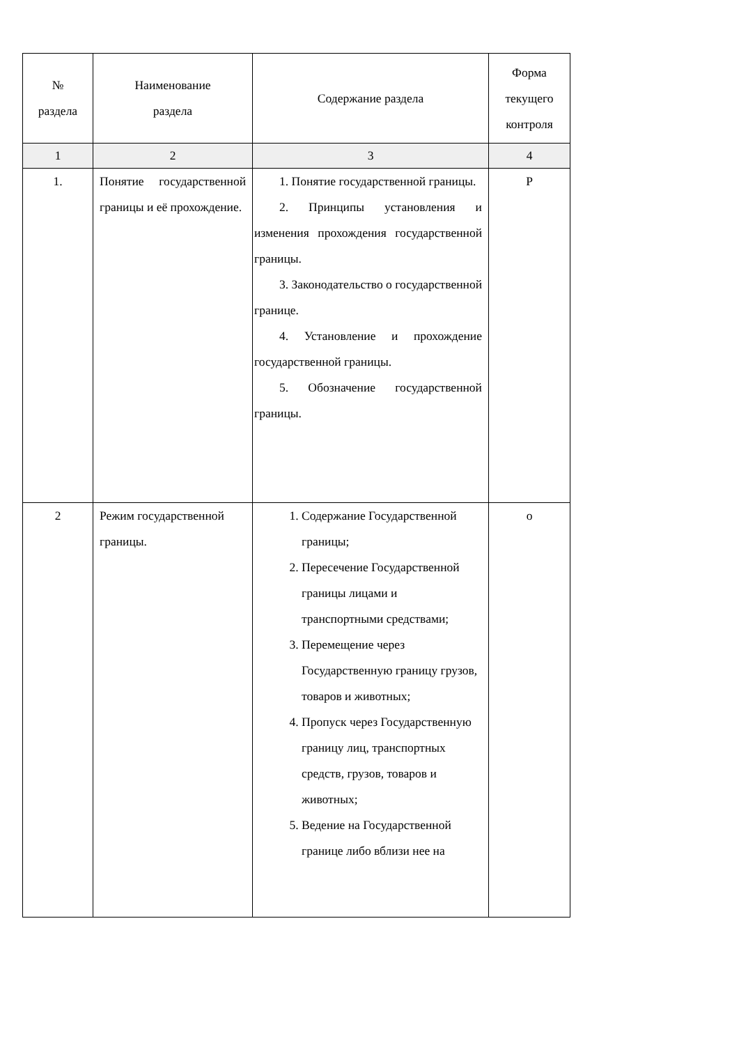| № раздела | Наименование раздела | Содержание раздела | Форма текущего контроля |
| --- | --- | --- | --- |
| 1 | 2 | 3 | 4 |
| 1. | Понятие государственной границы и её прохождение. | 1. Понятие государственной границы. 2. Принципы установления и изменения прохождения государственной границы. 3. Законодательство о государственной границе. 4. Установление и прохождение государственной границы. 5. Обозначение государственной границы. | Р |
| 2 | Режим государственной границы. | 1. Содержание Государственной границы; 2. Пересечение Государственной границы лицами и транспортными средствами; 3. Перемещение через Государственную границу грузов, товаров и животных; 4. Пропуск через Государственную границу лиц, транспортных средств, грузов, товаров и животных; 5. Ведение на Государственной границе либо вблизи нее на | о |